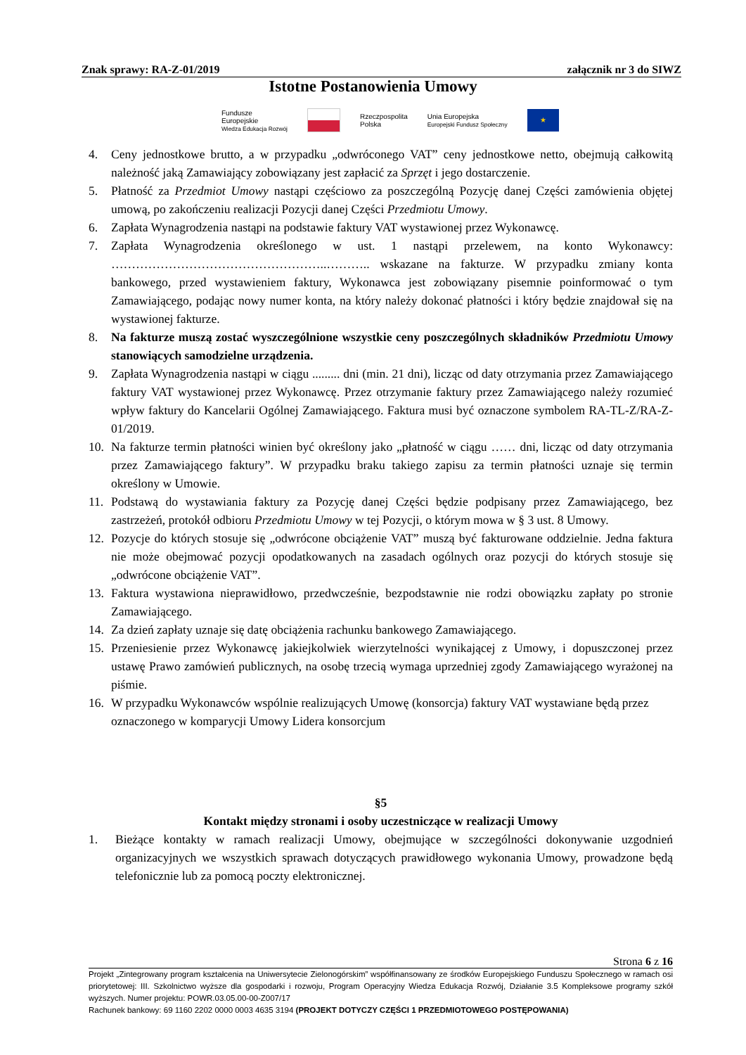Znak sprawy: RA-Z-01/2019 załącznik nr 3 do SIWZ
Istotne Postanowienia Umowy
Fundusze
Europejskie
Wiedza Edukacja Rozwój
Rzeczpospolita
Polska Unia Europejska
Europejski Fundusz Społeczny
★
4. Ceny jednostkowe brutto, a w przypadku „odwróconego VAT” ceny jednostkowe netto, obejmują całkowitą należność jaką Zamawiający zobowiązany jest zapłacić za Sprzęt i jego dostarczenie.
5. Płatność za Przedmiot Umowy nastąpi częściowo za poszczególną Pozycję danej Części zamówienia objętej umową, po zakończeniu realizacji Pozycji danej Części Przedmiotu Umowy.
6. Zapłata Wynagrodzenia nastąpi na podstawie faktury VAT wystawionej przez Wykonawcę.
7. Zapłata Wynagrodzenia określonego w ust. 1 nastąpi przelewem, na konto Wykonawcy: ……………………………………………..……….. wskazane na fakturze. W przypadku zmiany konta bankowego, przed wystawieniem faktury, Wykonawca jest zobowiązany pisemnie poinformować o tym Zamawiającego, podając nowy numer konta, na który należy dokonać płatności i który będzie znajdował się na wystawionej fakturze.
8. Na fakturze muszą zostać wyszczególnione wszystkie ceny poszczególnych składników Przedmiotu Umowy stanowiących samodzielne urządzenia.
9. Zapłata Wynagrodzenia nastąpi w ciągu ......... dni (min. 21 dni), licząc od daty otrzymania przez Zamawiającego faktury VAT wystawionej przez Wykonawcę. Przez otrzymanie faktury przez Zamawiającego należy rozumieć wpływ faktury do Kancelarii Ogólnej Zamawiającego. Faktura musi być oznaczone symbolem RA-TL-Z/RA-Z-01/2019.
10. Na fakturze termin płatności winien być określony jako „płatność w ciągu …… dni, licząc od daty otrzymania przez Zamawiającego faktury”. W przypadku braku takiego zapisu za termin płatności uznaje się termin określony w Umowie.
11. Podstawą do wystawiania faktury za Pozycję danej Części będzie podpisany przez Zamawiającego, bez zastrzeżeń, protokół odbioru Przedmiotu Umowy w tej Pozycji, o którym mowa w § 3 ust. 8 Umowy.
12. Pozycje do których stosuje się „odwrócone obciążenie VAT” muszą być fakturowane oddzielnie. Jedna faktura nie może obejmować pozycji opodatkowanych na zasadach ogólnych oraz pozycji do których stosuje się „odwrócone obciążenie VAT”.
13. Faktura wystawiona nieprawidłowo, przedwcześnie, bezpodstawnie nie rodzi obowiązku zapłaty po stronie Zamawiającego.
14. Za dzień zapłaty uznaje się datę obciążenia rachunku bankowego Zamawiającego.
15. Przeniesienie przez Wykonawcę jakiejkolwiek wierzytelności wynikającej z Umowy, i dopuszczonej przez ustawę Prawo zamówień publicznych, na osobę trzecią wymaga uprzedniej zgody Zamawiającego wyrażonej na piśmie.
16. W przypadku Wykonawców wspólnie realizujących Umowę (konsorcja) faktury VAT wystawiane będą przez oznaczonego w komparycji Umowy Lidera konsorcjum
§5
Kontakt między stronami i osoby uczestniczące w realizacji Umowy
1. Bieżące kontakty w ramach realizacji Umowy, obejmujące w szczególności dokonywanie uzgodnień organizacyjnych we wszystkich sprawach dotyczących prawidłowego wykonania Umowy, prowadzone będą telefonicznie lub za pomocą poczty elektronicznej.
Strona 6 z 16
Projekt „Zintegrowany program kształcenia na Uniwersytecie Zielonogórskim” współfinansowany ze środków Europejskiego Funduszu Społecznego w ramach osi priorytetowej: III. Szkolnictwo wyższe dla gospodarki i rozwoju, Program Operacyjny Wiedza Edukacja Rozwój, Działanie 3.5 Kompleksowe programy szkół wyższych. Numer projektu: POWR.03.05.00-00-Z007/17
Rachunek bankowy: 69 1160 2202 0000 0003 4635 3194 (PROJEKT DOTYCZY CZĘŚCI 1 PRZEDMIOTOWEGO POSTĘPOWANIA)